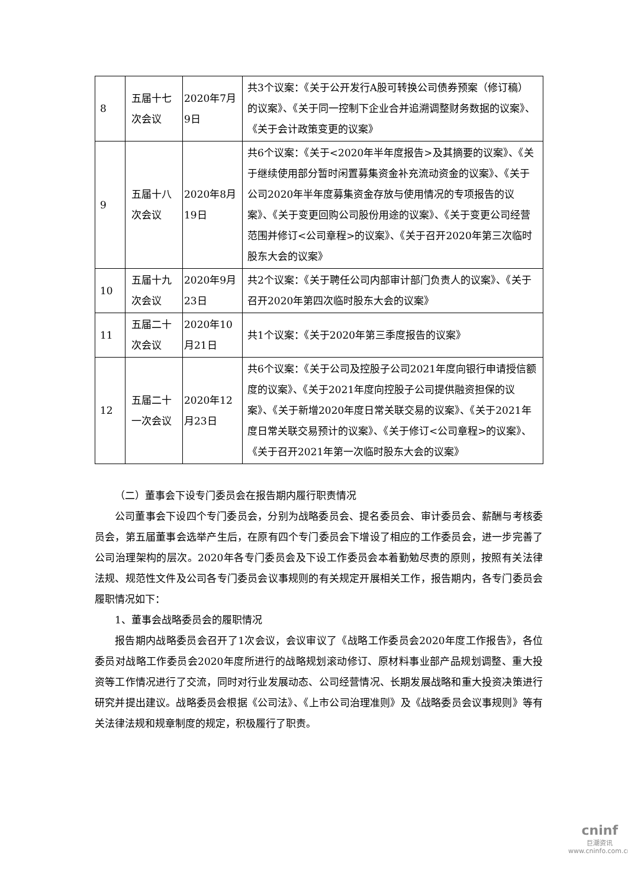| 8 | 五届十七次会议 | 2020年7月9日 | 共3个议案：《关于公开发行A股可转换公司债券预案（修订稿）的议案》、《关于同一控制下企业合并追溯调整财务数据的议案》、《关于会计政策变更的议案》 |
| 9 | 五届十八次会议 | 2020年8月19日 | 共6个议案：《关于<2020年半年度报告>及其摘要的议案》、《关于继续使用部分暂时闲置募集资金补充流动资金的议案》、《关于公司2020年半年度募集资金存放与使用情况的专项报告的议案》、《关于变更回购公司股份用途的议案》、《关于变更公司经营范围并修订<公司章程>的议案》、《关于召开2020年第三次临时股东大会的议案》 |
| 10 | 五届十九次会议 | 2020年9月23日 | 共2个议案：《关于聘任公司内部审计部门负责人的议案》、《关于召开2020年第四次临时股东大会的议案》 |
| 11 | 五届二十次会议 | 2020年10月21日 | 共1个议案：《关于2020年第三季度报告的议案》 |
| 12 | 五届二十一次会议 | 2020年12月23日 | 共6个议案：《关于公司及控股子公司2021年度向银行申请授信额度的议案》、《关于2021年度向控股子公司提供融资担保的议案》、《关于新增2020年度日常关联交易的议案》、《关于2021年度日常关联交易预计的议案》、《关于修订<公司章程>的议案》、《关于召开2021年第一次临时股东大会的议案》 |
（二）董事会下设专门委员会在报告期内履行职责情况
公司董事会下设四个专门委员会，分别为战略委员会、提名委员会、审计委员会、薪酬与考核委员会，第五届董事会选举产生后，在原有四个专门委员会下增设了相应的工作委员会，进一步完善了公司治理架构的层次。2020年各专门委员会及下设工作委员会本着勤勉尽责的原则，按照有关法律法规、规范性文件及公司各专门委员会议事规则的有关规定开展相关工作，报告期内，各专门委员会履职情况如下：
1、董事会战略委员会的履职情况
报告期内战略委员会召开了1次会议，会议审议了《战略工作委员会2020年度工作报告》，各位委员对战略工作委员会2020年度所进行的战略规划滚动修订、原材料事业部产品规划调整、重大投资等工作情况进行了交流，同时对行业发展动态、公司经营情况、长期发展战略和重大投资决策进行研究并提出建议。战略委员会根据《公司法》、《上市公司治理准则》及《战略委员会议事规则》等有关法律法规和规章制度的规定，积极履行了职责。
cninf
巨潮资讯
www.cninfo.com.cn